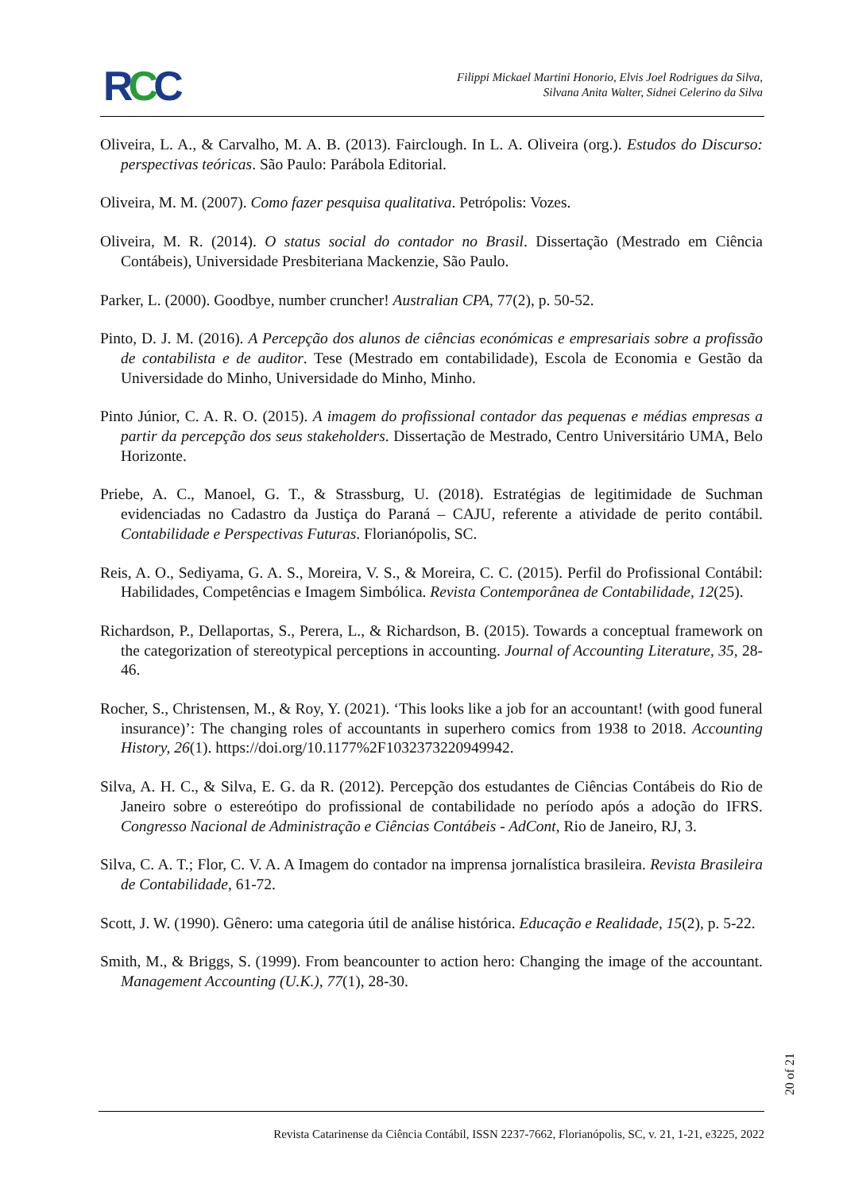RCC
Filippi Mickael Martini Honorio, Elvis Joel Rodrigues da Silva,
Silvana Anita Walter, Sidnei Celerino da Silva
Oliveira, L. A., & Carvalho, M. A. B. (2013). Fairclough. In L. A. Oliveira (org.). Estudos do Discurso: perspectivas teóricas. São Paulo: Parábola Editorial.
Oliveira, M. M. (2007). Como fazer pesquisa qualitativa. Petrópolis: Vozes.
Oliveira, M. R. (2014). O status social do contador no Brasil. Dissertação (Mestrado em Ciência Contábeis), Universidade Presbiteriana Mackenzie, São Paulo.
Parker, L. (2000). Goodbye, number cruncher! Australian CPA, 77(2), p. 50-52.
Pinto, D. J. M. (2016). A Percepção dos alunos de ciências económicas e empresariais sobre a profissão de contabilista e de auditor. Tese (Mestrado em contabilidade), Escola de Economia e Gestão da Universidade do Minho, Universidade do Minho, Minho.
Pinto Júnior, C. A. R. O. (2015). A imagem do profissional contador das pequenas e médias empresas a partir da percepção dos seus stakeholders. Dissertação de Mestrado, Centro Universitário UMA, Belo Horizonte.
Priebe, A. C., Manoel, G. T., & Strassburg, U. (2018). Estratégias de legitimidade de Suchman evidenciadas no Cadastro da Justiça do Paraná – CAJU, referente a atividade de perito contábil. Contabilidade e Perspectivas Futuras. Florianópolis, SC.
Reis, A. O., Sediyama, G. A. S., Moreira, V. S., & Moreira, C. C. (2015). Perfil do Profissional Contábil: Habilidades, Competências e Imagem Simbólica. Revista Contemporânea de Contabilidade, 12(25).
Richardson, P., Dellaportas, S., Perera, L., & Richardson, B. (2015). Towards a conceptual framework on the categorization of stereotypical perceptions in accounting. Journal of Accounting Literature, 35, 28-46.
Rocher, S., Christensen, M., & Roy, Y. (2021). ‘This looks like a job for an accountant! (with good funeral insurance)’: The changing roles of accountants in superhero comics from 1938 to 2018. Accounting History, 26(1). https://doi.org/10.1177%2F1032373220949942.
Silva, A. H. C., & Silva, E. G. da R. (2012). Percepção dos estudantes de Ciências Contábeis do Rio de Janeiro sobre o estereótipo do profissional de contabilidade no período após a adoção do IFRS. Congresso Nacional de Administração e Ciências Contábeis - AdCont, Rio de Janeiro, RJ, 3.
Silva, C. A. T.; Flor, C. V. A. A Imagem do contador na imprensa jornalística brasileira. Revista Brasileira de Contabilidade, 61-72.
Scott, J. W. (1990). Gênero: uma categoria útil de análise histórica. Educação e Realidade, 15(2), p. 5-22.
Smith, M., & Briggs, S. (1999). From beancounter to action hero: Changing the image of the accountant. Management Accounting (U.K.), 77(1), 28-30.
20 of 21
Revista Catarinense da Ciência Contábil, ISSN 2237-7662, Florianópolis, SC, v. 21, 1-21, e3225, 2022